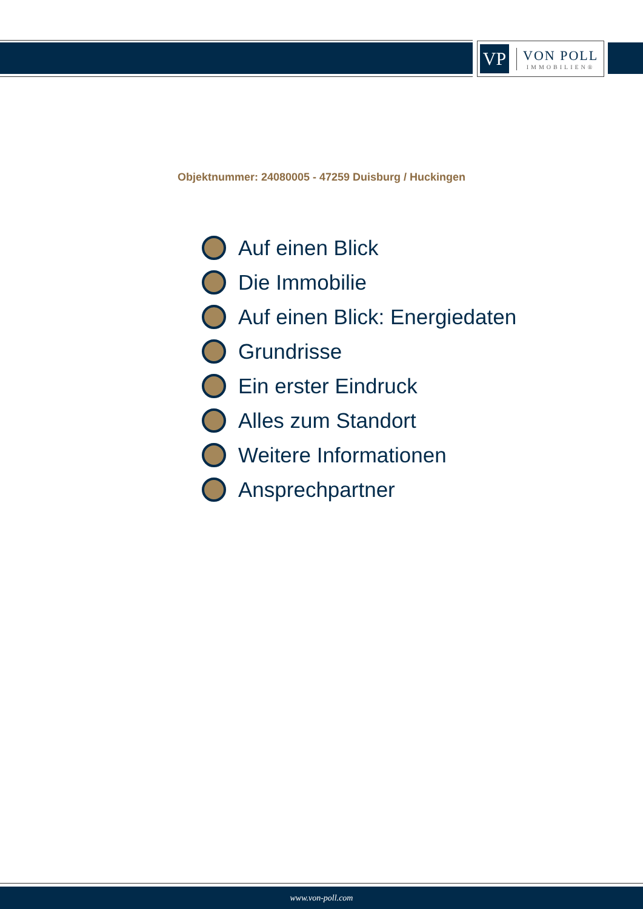VP
VON POLL
IMMOBILIEN®
Objektnummer: 24080005 - 47259 Duisburg / Huckingen
Auf einen Blick
Die Immobilie
Auf einen Blick: Energiedaten
Grundrisse
Ein erster Eindruck
Alles zum Standort
Weitere Informationen
Ansprechpartner
www.von-poll.com